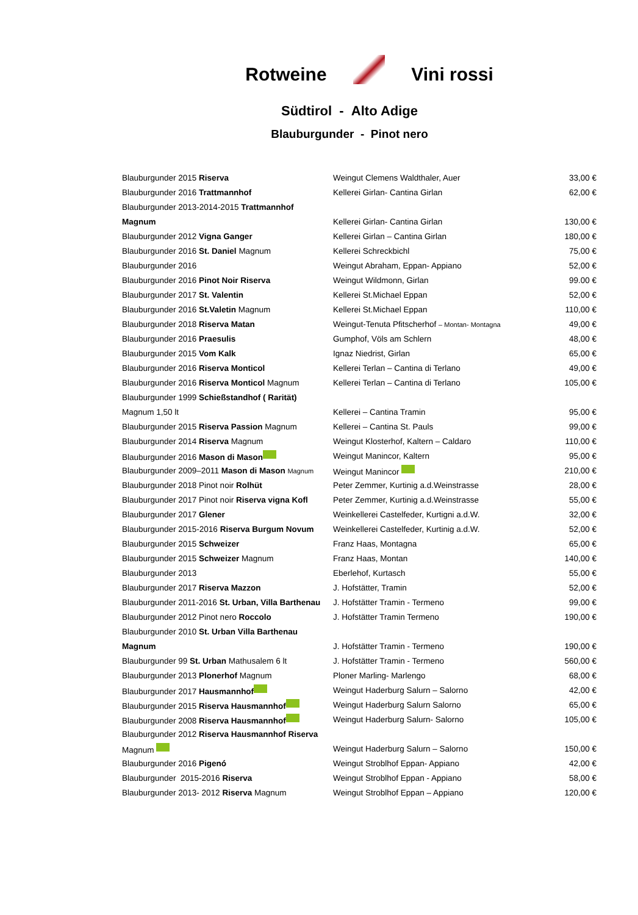Rotweine Vini rossi
Südtirol - Alto Adige
Blauburgunder - Pinot nero
| Blauburgunder 2015 Riserva | Weingut Clemens Waldthaler, Auer | 33,00 € |
| Blauburgunder 2016 Trattmannhof | Kellerei Girlan- Cantina Girlan | 62,00 € |
| Blauburgunder 2013-2014-2015 Trattmannhof | | |
| Magnum | Kellerei Girlan- Cantina Girlan | 130,00 € |
| Blauburgunder 2012 Vigna Ganger | Kellerei Girlan – Cantina Girlan | 180,00 € |
| Blauburgunder 2016 St. Daniel Magnum | Kellerei Schreckbichl | 75,00 € |
| Blauburgunder 2016 | Weingut Abraham, Eppan- Appiano | 52,00 € |
| Blauburgunder 2016 Pinot Noir Riserva | Weingut Wildmonn, Girlan | 99.00 € |
| Blauburgunder 2017 St. Valentin | Kellerei St.Michael Eppan | 52,00 € |
| Blauburgunder 2016 St.Valetin Magnum | Kellerei St.Michael Eppan | 110,00 € |
| Blauburgunder 2018 Riserva Matan | Weingut-Tenuta Pfitscherhof – Montan- Montagna | 49,00 € |
| Blauburgunder 2016 Praesulis | Gumphof, Völs am Schlern | 48,00 € |
| Blauburgunder 2015 Vom Kalk | Ignaz Niedrist, Girlan | 65,00 € |
| Blauburgunder 2016 Riserva Monticol | Kellerei Terlan – Cantina di Terlano | 49,00 € |
| Blauburgunder 2016 Riserva Monticol Magnum | Kellerei Terlan – Cantina di Terlano | 105,00 € |
| Blauburgunder 1999 Schießstandhof ( Rarität) | | |
| Magnum 1,50 lt | Kellerei – Cantina Tramin | 95,00 € |
| Blauburgunder 2015 Riserva Passion Magnum | Kellerei – Cantina St. Pauls | 99,00 € |
| Blauburgunder 2014 Riserva Magnum | Weingut Klosterhof, Kaltern – Caldaro | 110,00 € |
| Blauburgunder 2016 Mason di Mason | Weingut Manincor, Kaltern | 95,00 € |
| Blauburgunder 2009–2011 Mason di Mason Magnum | Weingut Manincor | 210,00 € |
| Blauburgunder 2018 Pinot noir Rolhüt | Peter Zemmer, Kurtinig a.d.Weinstrasse | 28,00 € |
| Blauburgunder 2017 Pinot noir Riserva vigna Kofl | Peter Zemmer, Kurtinig a.d.Weinstrasse | 55,00 € |
| Blauburgunder 2017 Glener | Weinkellerei Castelfeder, Kurtigni a.d.W. | 32,00 € |
| Blauburgunder 2015-2016 Riserva Burgum Novum | Weinkellerei Castelfeder, Kurtinig a.d.W. | 52,00 € |
| Blauburgunder 2015 Schweizer | Franz Haas, Montagna | 65,00 € |
| Blauburgunder 2015 Schweizer Magnum | Franz Haas, Montan | 140,00 € |
| Blauburgunder 2013 | Eberlehof, Kurtasch | 55,00 € |
| Blauburgunder 2017 Riserva Mazzon | J. Hofstätter, Tramin | 52,00 € |
| Blauburgunder 2011-2016 St. Urban, Villa Barthenau | J. Hofstätter Tramin - Termeno | 99,00 € |
| Blauburgunder 2012 Pinot nero Roccolo | J. Hofstätter Tramin Termeno | 190,00 € |
| Blauburgunder 2010 St. Urban Villa Barthenau | | |
| Magnum | J. Hofstätter Tramin - Termeno | 190,00 € |
| Blauburgunder 99 St. Urban Mathusalem 6 lt | J. Hofstätter Tramin - Termeno | 560,00 € |
| Blauburgunder 2013 Plonerhof Magnum | Ploner Marling- Marlengo | 68,00 € |
| Blauburgunder 2017 Hausmannhof | Weingut Haderburg Salurn – Salorno | 42,00 € |
| Blauburgunder 2015 Riserva Hausmannhof | Weingut Haderburg Salurn Salorno | 65,00 € |
| Blauburgunder 2008 Riserva Hausmannhof | Weingut Haderburg Salurn- Salorno | 105,00 € |
| Blauburgunder 2012 Riserva Hausmannhof Riserva | | |
| Magnum | Weingut Haderburg Salurn – Salorno | 150,00 € |
| Blauburgunder 2016 Pigenó | Weingut Stroblhof Eppan- Appiano | 42,00 € |
| Blauburgunder 2015-2016 Riserva | Weingut Stroblhof Eppan - Appiano | 58,00 € |
| Blauburgunder 2013- 2012 Riserva Magnum | Weingut Stroblhof Eppan – Appiano | 120,00 € |